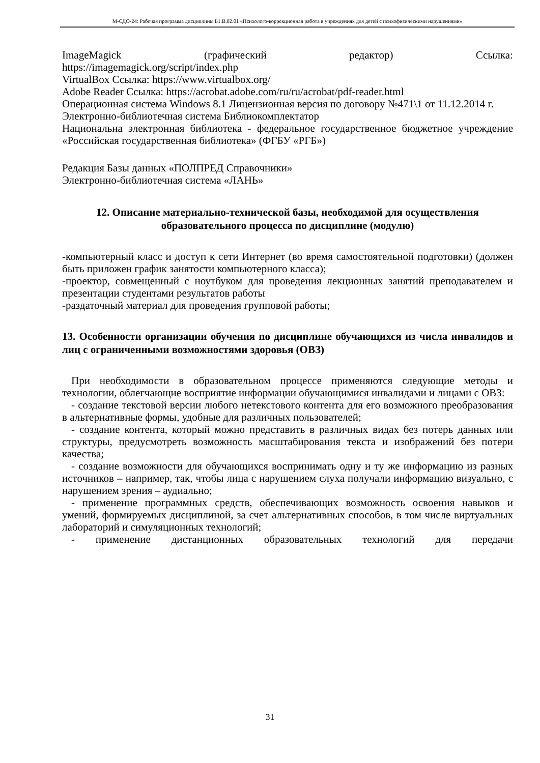М-СДО-24: Рабочая программа дисциплины Б1.В.02.01 «Психолого-коррекционная работа в учреждениях для детей с психофизическими нарушениями»
ImageMagick (графический редактор) Ссылка:
https://imagemagick.org/script/index.php
VirtualBox Ссылка: https://www.virtualbox.org/
Adobe Reader Ссылка: https://acrobat.adobe.com/ru/ru/acrobat/pdf-reader.html
Операционная система Windows 8.1 Лицензионная версия по договору №471\1 от 11.12.2014 г.
Электронно-библиотечная система Библиокомплектатор
Национальна электронная библиотека - федеральное государственное бюджетное учреждение «Российская государственная библиотека» (ФГБУ «РГБ»)
Редакция Базы данных «ПОЛПРЕД Справочники»
Электронно-библиотечная система «ЛАНЬ»
12. Описание материально-технической базы, необходимой для осуществления образовательного процесса по дисциплине (модулю)
-компьютерный класс и доступ к сети Интернет (во время самостоятельной подготовки) (должен быть приложен график занятости компьютерного класса);
-проектор, совмещенный с ноутбуком для проведения лекционных занятий преподавателем и презентации студентами результатов работы
-раздаточный материал для проведения групповой работы;
13. Особенности организации обучения по дисциплине обучающихся из числа инвалидов и лиц с ограниченными возможностями здоровья (ОВЗ)
При необходимости в образовательном процессе применяются следующие методы и технологии, облегчающие восприятие информации обучающимися инвалидами и лицами с ОВЗ:
- создание текстовой версии любого нетекстового контента для его возможного преобразования в альтернативные формы, удобные для различных пользователей;
- создание контента, который можно представить в различных видах без потерь данных или структуры, предусмотреть возможность масштабирования текста и изображений без потери качества;
- создание возможности для обучающихся воспринимать одну и ту же информацию из разных источников – например, так, чтобы лица с нарушением слуха получали информацию визуально, с нарушением зрения – аудиально;
- применение программных средств, обеспечивающих возможность освоения навыков и умений, формируемых дисциплиной, за счет альтернативных способов, в том числе виртуальных лабораторий и симуляционных технологий;
- применение дистанционных образовательных технологий для передачи
31